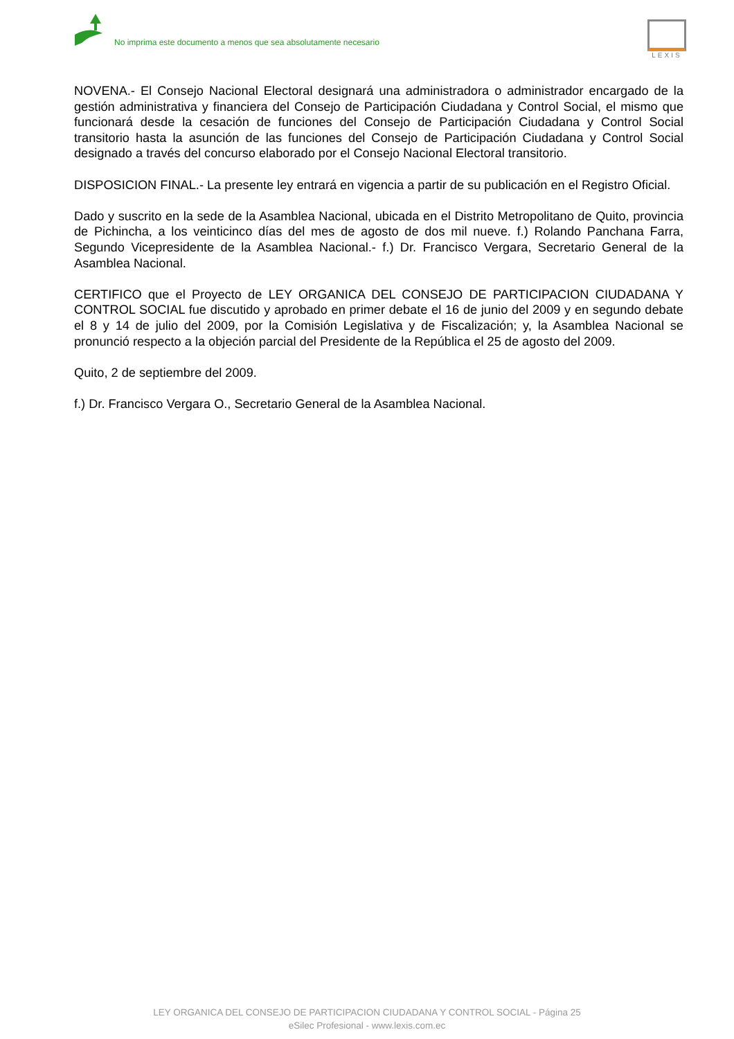No imprima este documento a menos que sea absolutamente necesario
LEXIS
NOVENA.- El Consejo Nacional Electoral designará una administradora o administrador encargado de la gestión administrativa y financiera del Consejo de Participación Ciudadana y Control Social, el mismo que funcionará desde la cesación de funciones del Consejo de Participación Ciudadana y Control Social transitorio hasta la asunción de las funciones del Consejo de Participación Ciudadana y Control Social designado a través del concurso elaborado por el Consejo Nacional Electoral transitorio.
DISPOSICION FINAL.- La presente ley entrará en vigencia a partir de su publicación en el Registro Oficial.
Dado y suscrito en la sede de la Asamblea Nacional, ubicada en el Distrito Metropolitano de Quito, provincia de Pichincha, a los veinticinco días del mes de agosto de dos mil nueve. f.) Rolando Panchana Farra, Segundo Vicepresidente de la Asamblea Nacional.- f.) Dr. Francisco Vergara, Secretario General de la Asamblea Nacional.
CERTIFICO que el Proyecto de LEY ORGANICA DEL CONSEJO DE PARTICIPACION CIUDADANA Y CONTROL SOCIAL fue discutido y aprobado en primer debate el 16 de junio del 2009 y en segundo debate el 8 y 14 de julio del 2009, por la Comisión Legislativa y de Fiscalización; y, la Asamblea Nacional se pronunció respecto a la objeción parcial del Presidente de la República el 25 de agosto del 2009.
Quito, 2 de septiembre del 2009.
f.) Dr. Francisco Vergara O., Secretario General de la Asamblea Nacional.
LEY ORGANICA DEL CONSEJO DE PARTICIPACION CIUDADANA Y CONTROL SOCIAL - Página 25
eSilec Profesional - www.lexis.com.ec